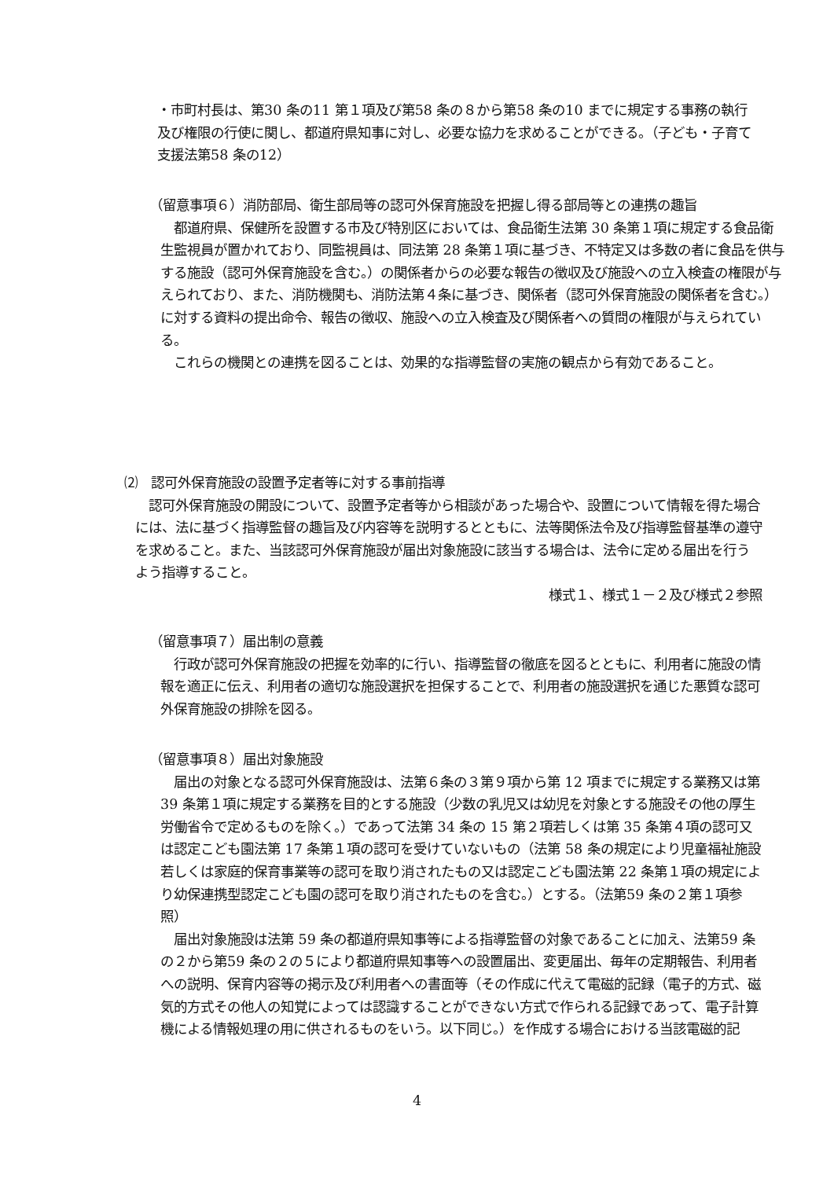・市町村長は、第30 条の11 第１項及び第58 条の８から第58 条の10 までに規定する事務の執行及び権限の行使に関し、都道府県知事に対し、必要な協力を求めることができる。（子ども・子育て支援法第58 条の12）
（留意事項６）消防部局、衛生部局等の認可外保育施設を把握し得る部局等との連携の趣旨
　都道府県、保健所を設置する市及び特別区においては、食品衛生法第 30 条第１項に規定する食品衛生監視員が置かれており、同監視員は、同法第 28 条第１項に基づき、不特定又は多数の者に食品を供与する施設（認可外保育施設を含む。）の関係者からの必要な報告の徴収及び施設への立入検査の権限が与えられており、また、消防機関も、消防法第４条に基づき、関係者（認可外保育施設の関係者を含む。）に対する資料の提出命令、報告の徴収、施設への立入検査及び関係者への質問の権限が与えられている。
　これらの機関との連携を図ることは、効果的な指導監督の実施の観点から有効であること。
⑵　認可外保育施設の設置予定者等に対する事前指導
　認可外保育施設の開設について、設置予定者等から相談があった場合や、設置について情報を得た場合には、法に基づく指導監督の趣旨及び内容等を説明するとともに、法等関係法令及び指導監督基準の遵守を求めること。また、当該認可外保育施設が届出対象施設に該当する場合は、法令に定める届出を行うよう指導すること。
様式１、様式１－２及び様式２参照
（留意事項７）届出制の意義
　行政が認可外保育施設の把握を効率的に行い、指導監督の徹底を図るとともに、利用者に施設の情報を適正に伝え、利用者の適切な施設選択を担保することで、利用者の施設選択を通じた悪質な認可外保育施設の排除を図る。
（留意事項８）届出対象施設
　届出の対象となる認可外保育施設は、法第６条の３第９項から第 12 項までに規定する業務又は第 39 条第１項に規定する業務を目的とする施設（少数の乳児又は幼児を対象とする施設その他の厚生労働省令で定めるものを除く。）であって法第 34 条の 15 第２項若しくは第 35 条第４項の認可又は認定こども園法第 17 条第１項の認可を受けていないもの（法第 58 条の規定により児童福祉施設若しくは家庭的保育事業等の認可を取り消されたもの又は認定こども園法第 22 条第１項の規定により幼保連携型認定こども園の認可を取り消されたものを含む。）とする。（法第59 条の２第１項参照）
　届出対象施設は法第 59 条の都道府県知事等による指導監督の対象であることに加え、法第59 条の２から第59 条の２の５により都道府県知事等への設置届出、変更届出、毎年の定期報告、利用者への説明、保育内容等の掲示及び利用者への書面等（その作成に代えて電磁的記録（電子的方式、磁気的方式その他人の知覚によっては認識することができない方式で作られる記録であって、電子計算機による情報処理の用に供されるものをいう。以下同じ。）を作成する場合における当該電磁的記
4